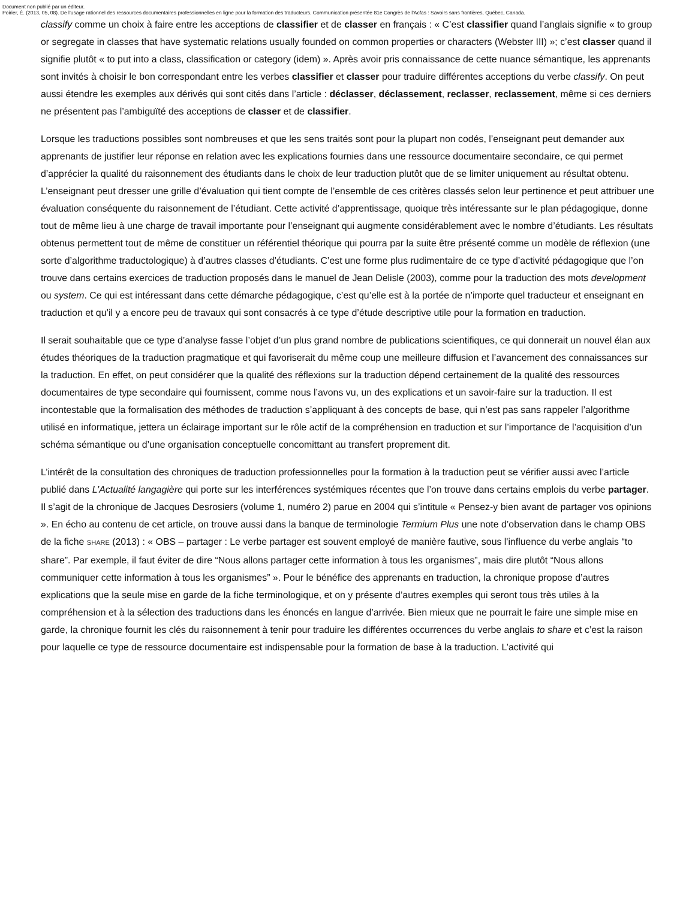Document non publié par un éditeur.
Poirier, É. (2013, 05, 08). De l’usage rationnel des ressources documentaires professionnelles en ligne pour la formation des traducteurs. Communication présentée 81e Congrès de l'Acfas : Savoirs sans frontières, Québec, Canada.
classify comme un choix à faire entre les acceptions de classifier et de classer en français : « C’est classifier quand l’anglais signifie « to group or segregate in classes that have systematic relations usually founded on common properties or characters (Webster III) »; c’est classer quand il signifie plutôt « to put into a class, classification or category (idem) ». Après avoir pris connaissance de cette nuance sémantique, les apprenants sont invités à choisir le bon correspondant entre les verbes classifier et classer pour traduire différentes acceptions du verbe classify. On peut aussi étendre les exemples aux dérivés qui sont cités dans l’article : déclasser, déclassement, reclasser, reclassement, même si ces derniers ne présentent pas l’ambiguïté des acceptions de classer et de classifier.
Lorsque les traductions possibles sont nombreuses et que les sens traités sont pour la plupart non codés, l’enseignant peut demander aux apprenants de justifier leur réponse en relation avec les explications fournies dans une ressource documentaire secondaire, ce qui permet d’apprécier la qualité du raisonnement des étudiants dans le choix de leur traduction plutôt que de se limiter uniquement au résultat obtenu. L’enseignant peut dresser une grille d’évaluation qui tient compte de l’ensemble de ces critères classés selon leur pertinence et peut attribuer une évaluation conséquente du raisonnement de l’étudiant. Cette activité d’apprentissage, quoique très intéressante sur le plan pédagogique, donne tout de même lieu à une charge de travail importante pour l’enseignant qui augmente considérablement avec le nombre d’étudiants. Les résultats obtenus permettent tout de même de constituer un référentiel théorique qui pourra par la suite être présenté comme un modèle de réflexion (une sorte d’algorithme traductologique) à d’autres classes d’étudiants. C’est une forme plus rudimentaire de ce type d’activité pédagogique que l’on trouve dans certains exercices de traduction proposés dans le manuel de Jean Delisle (2003), comme pour la traduction des mots development ou system. Ce qui est intéressant dans cette démarche pédagogique, c’est qu’elle est à la portée de n’importe quel traducteur et enseignant en traduction et qu’il y a encore peu de travaux qui sont consacrés à ce type d’étude descriptive utile pour la formation en traduction.
Il serait souhaitable que ce type d’analyse fasse l’objet d’un plus grand nombre de publications scientifiques, ce qui donnerait un nouvel élan aux études théoriques de la traduction pragmatique et qui favoriserait du même coup une meilleure diffusion et l’avancement des connaissances sur la traduction. En effet, on peut considérer que la qualité des réflexions sur la traduction dépend certainement de la qualité des ressources documentaires de type secondaire qui fournissent, comme nous l’avons vu, un des explications et un savoir-faire sur la traduction. Il est incontestable que la formalisation des méthodes de traduction s’appliquant à des concepts de base, qui n’est pas sans rappeler l’algorithme utilisé en informatique, jettera un éclairage important sur le rôle actif de la compréhension en traduction et sur l’importance de l’acquisition d’un schéma sémantique ou d’une organisation conceptuelle concomittant au transfert proprement dit.
L’intérêt de la consultation des chroniques de traduction professionnelles pour la formation à la traduction peut se vérifier aussi avec l’article publié dans L’Actualité langagière qui porte sur les interférences systémiques récentes que l’on trouve dans certains emplois du verbe partager. Il s’agit de la chronique de Jacques Desrosiers (volume 1, numéro 2) parue en 2004 qui s’intitule « Pensez-y bien avant de partager vos opinions ». En écho au contenu de cet article, on trouve aussi dans la banque de terminologie Termium Plus une note d’observation dans le champ OBS de la fiche SHARE (2013) : « OBS – partager : Le verbe partager est souvent employé de manière fautive, sous l'influence du verbe anglais “to share”. Par exemple, il faut éviter de dire “Nous allons partager cette information à tous les organismes”, mais dire plutôt “Nous allons communiquer cette information à tous les organismes” ». Pour le bénéfice des apprenants en traduction, la chronique propose d’autres explications que la seule mise en garde de la fiche terminologique, et on y présente d’autres exemples qui seront tous très utiles à la compréhension et à la sélection des traductions dans les énoncés en langue d’arrivée. Bien mieux que ne pourrait le faire une simple mise en garde, la chronique fournit les clés du raisonnement à tenir pour traduire les différentes occurrences du verbe anglais to share et c’est la raison pour laquelle ce type de ressource documentaire est indispensable pour la formation de base à la traduction. L’activité qui